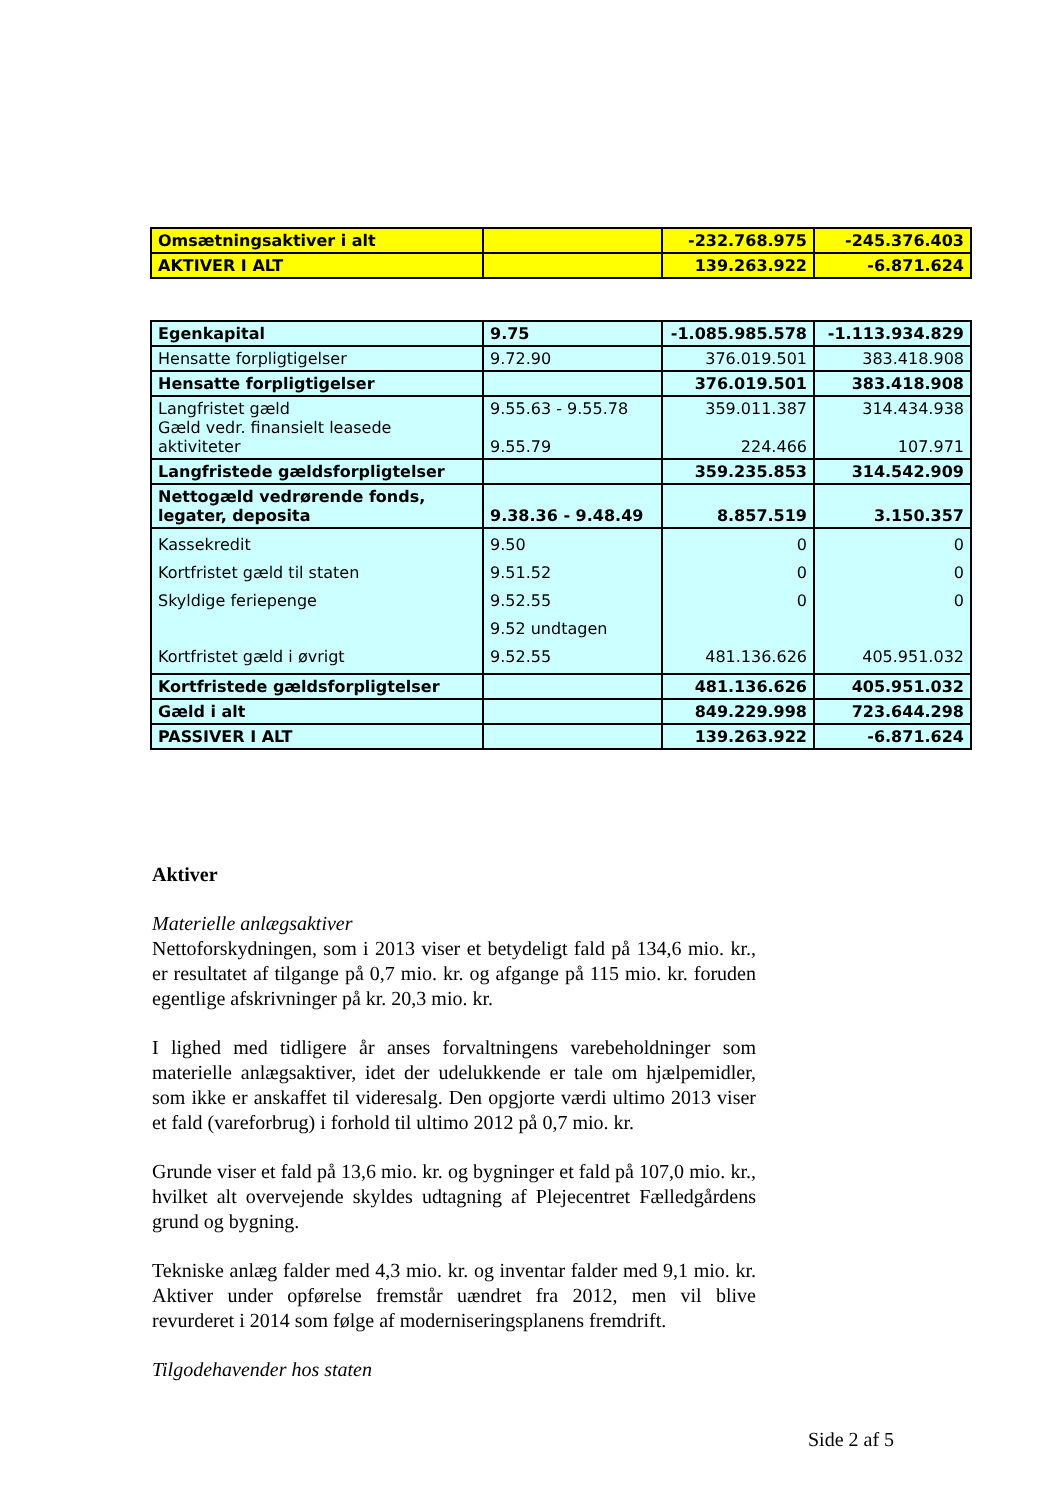| Omsætningsaktiver i alt | | -232.768.975 | -245.376.403 |
| AKTIVER I ALT | | 139.263.922 | -6.871.624 |
| Egenkapital | 9.75 | -1.085.985.578 | -1.113.934.829 |
| Hensatte forpligtigelser | 9.72.90 | 376.019.501 | 383.418.908 |
| Hensatte forpligtigelser | | 376.019.501 | 383.418.908 |
| Langfristet gæld Gæld vedr. finansielt leasede aktiviteter | 9.55.63 - 9.55.78 9.55.79 | 359.011.387 224.466 | 314.434.938 107.971 |
| Langfristede gældsforpligtelser | | 359.235.853 | 314.542.909 |
| Nettogæld vedrørende fonds, legater, deposita | 9.38.36 - 9.48.49 | 8.857.519 | 3.150.357 |
| Kassekredit Kortfristet gæld til staten Skyldige feriepenge Kortfristet gæld i øvrigt | 9.50 9.51.52 9.52.55 9.52 undtagen 9.52.55 | 0 0 0 481.136.626 | 0 0 0 405.951.032 |
| Kortfristede gældsforpligtelser | | 481.136.626 | 405.951.032 |
| Gæld i alt | | 849.229.998 | 723.644.298 |
| PASSIVER I ALT | | 139.263.922 | -6.871.624 |
Aktiver
Materielle anlægsaktiver
Nettoforskydningen, som i 2013 viser et betydeligt fald på 134,6 mio. kr., er resultatet af tilgange på 0,7 mio. kr. og afgange på 115 mio. kr. foruden egentlige afskrivninger på kr. 20,3 mio. kr.
I lighed med tidligere år anses forvaltningens varebeholdninger som materielle anlægsaktiver, idet der udelukkende er tale om hjælpemidler, som ikke er anskaffet til videresalg. Den opgjorte værdi ultimo 2013 viser et fald (vareforbrug) i forhold til ultimo 2012 på 0,7 mio. kr.
Grunde viser et fald på 13,6 mio. kr. og bygninger et fald på 107,0 mio. kr., hvilket alt overvejende skyldes udtagning af Plejecentret Fælledgårdens grund og bygning.
Tekniske anlæg falder med 4,3 mio. kr. og inventar falder med 9,1 mio. kr. Aktiver under opførelse fremstår uændret fra 2012, men vil blive revurderet i 2014 som følge af moderniseringsplanens fremdrift.
Tilgodehavender hos staten
Side 2 af 5